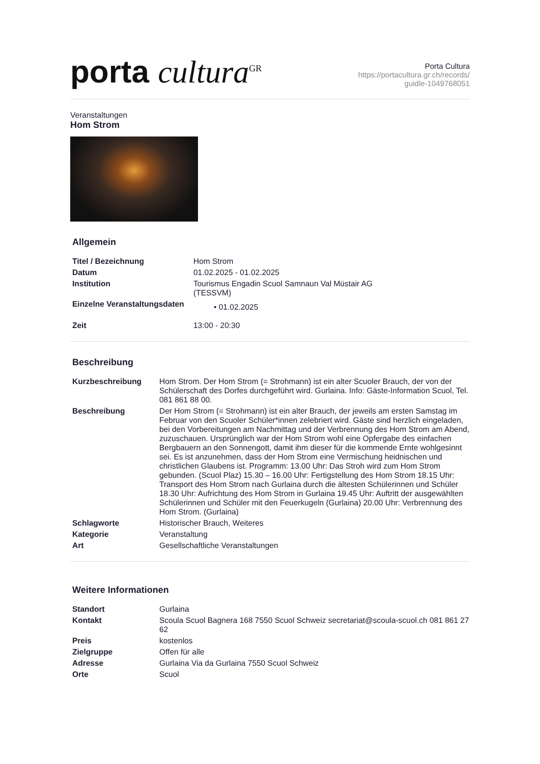porta cultura<sup>GR</sup>
Porta Cultura
https://portacultura.gr.ch/records/
guidle-1049768051
Veranstaltungen
Hom Strom
Allgemein
| Titel / Bezeichnung | Hom Strom |
| Datum | 01.02.2025 - 01.02.2025 |
| Institution | Tourismus Engadin Scuol Samnaun Val Müstair AG (TESSVM) |
| Einzelne Veranstaltungsdaten | • 01.02.2025 |
| Zeit | 13:00 - 20:30 |
Beschreibung
| Kurzbeschreibung | Hom Strom. Der Hom Strom (= Strohmann) ist ein alter Scuoler Brauch, der von der Schülerschaft des Dorfes durchgeführt wird. Gurlaina. Info: Gäste-Information Scuol, Tel. 081 861 88 00. |
| Beschreibung | Der Hom Strom (= Strohmann) ist ein alter Brauch, der jeweils am ersten Samstag im Februar von den Scuoler Schüler*innen zelebriert wird. Gäste sind herzlich eingeladen, bei den Vorbereitungen am Nachmittag und der Verbrennung des Hom Strom am Abend, zuzuschauen. Ursprünglich war der Hom Strom wohl eine Opfergabe des einfachen Bergbauern an den Sonnengott, damit ihm dieser für die kommende Ernte wohlgesinnt sei. Es ist anzunehmen, dass der Hom Strom eine Vermischung heidnischen und christlichen Glaubens ist. Programm: 13.00 Uhr: Das Stroh wird zum Hom Strom gebunden. (Scuol Plaz) 15.30 – 16.00 Uhr: Fertigstellung des Hom Strom 18.15 Uhr: Transport des Hom Strom nach Gurlaina durch die ältesten Schülerinnen und Schüler 18.30 Uhr: Aufrichtung des Hom Strom in Gurlaina 19.45 Uhr: Auftritt der ausgewählten Schülerinnen und Schüler mit den Feuerkugeln (Gurlaina) 20.00 Uhr: Verbrennung des Hom Strom. (Gurlaina) |
| Schlagworte | Historischer Brauch, Weiteres |
| Kategorie | Veranstaltung |
| Art | Gesellschaftliche Veranstaltungen |
Weitere Informationen
| Standort | Gurlaina |
| Kontakt | Scoula Scuol Bagnera 168 7550 Scuol Schweiz secretariat@scoula-scuol.ch 081 861 27 62 |
| Preis | kostenlos |
| Zielgruppe | Offen für alle |
| Adresse | Gurlaina Via da Gurlaina 7550 Scuol Schweiz |
| Orte | Scuol |